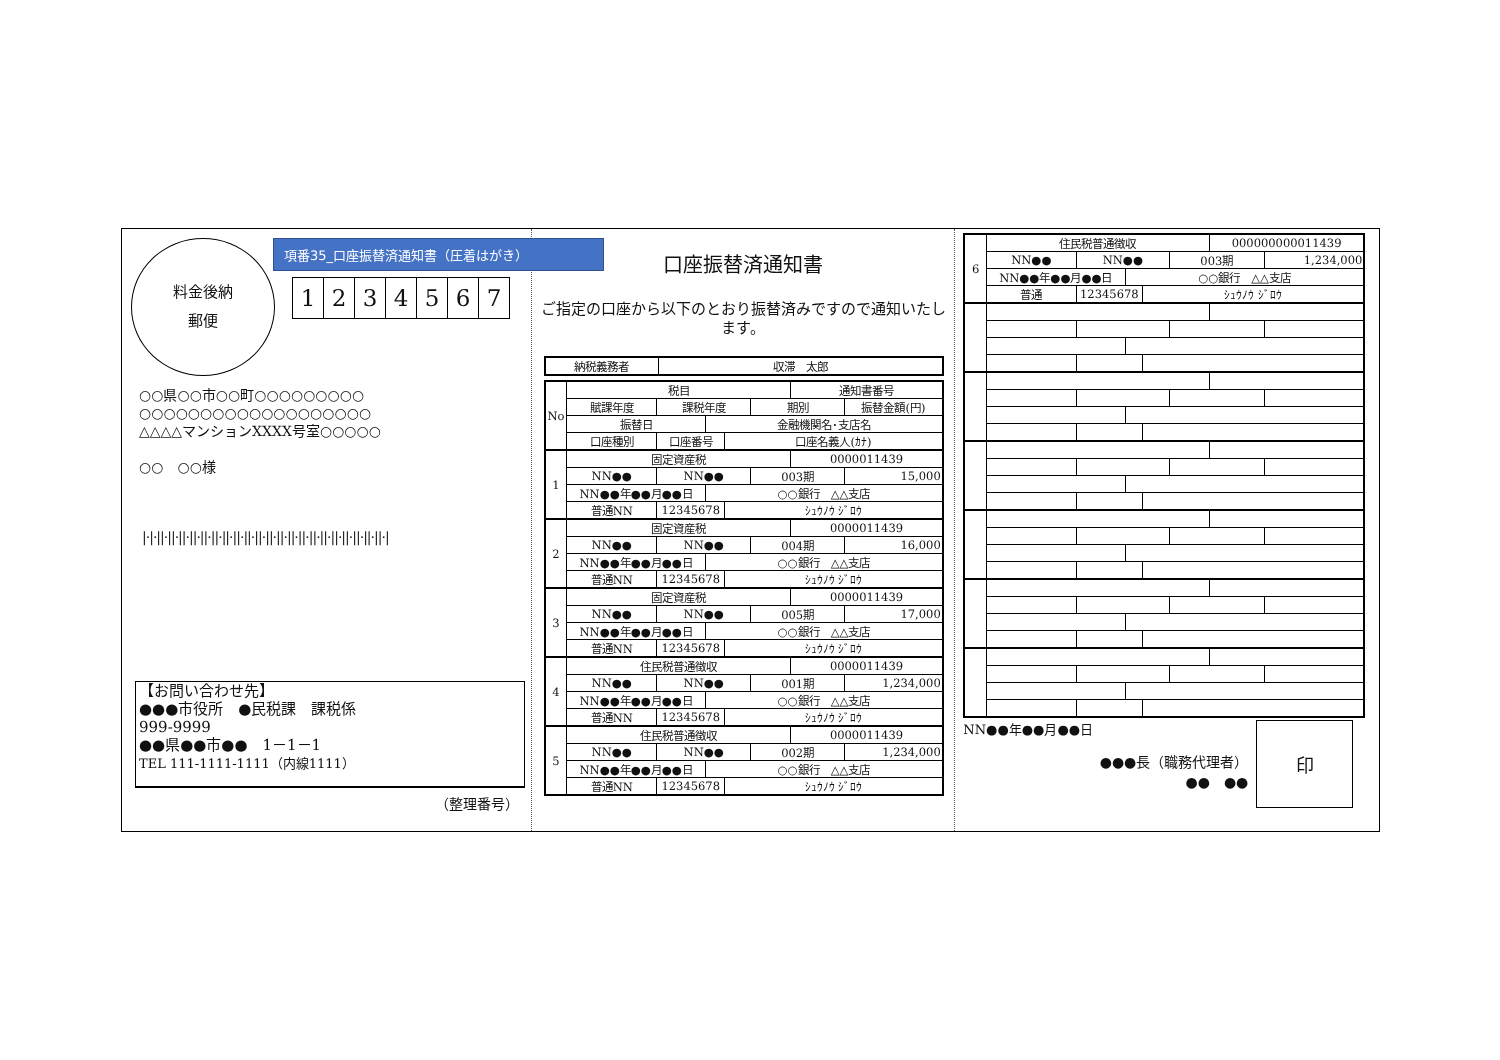料金後納
郵便
項番35_口座振替済通知書（圧着はがき）
1234567
○○県○○市○○町○○○○○○○○○
○○○○○○○○○○○○○○○○○○○
△△△△マンションXXXX号室○○○○○
○○　○○様
|·|·||·||·||·||·||·||·||·||·||·||·||·||·||·||·||·||·||·||·||·||·||·|
【お問い合わせ先】
●●●市役所　●民税課　課税係
999-9999
●●県●●市●●　1－1－1
TEL 111-1111-1111（内線1111）
（整理番号）
口座振替済通知書
ご指定の口座から以下のとおり振替済みですので通知いたします。
| 納税義務者 | 収滞 太郎 |
| No | 税目 | | | | | 通知書番号 | |
| --- | --- | --- | --- | --- | --- | --- | --- |
| | 賦課年度 | 課税年度 | | | 期別 | | 振替金額(円) |
| | 振替日 | | 金融機関名･支店名 | | | | |
| | 口座種別 | 口座番号 | | 口座名義人(ｶﾅ) | | | |
| 1 | 固定資産税 | | | | | 0000011439 | |
| | NN●● | NN●● | | | 003期 | | 15,000 |
| | NN●●年●●月●●日 | | ○○銀行 △△支店 | | | | |
| | 普通NN | 12345678 | | ｼｭｳﾉｳ ｼﾞﾛｳ | | | |
| 2 | 固定資産税 | | | | | 0000011439 | |
| | NN●● | NN●● | | | 004期 | | 16,000 |
| | NN●●年●●月●●日 | | ○○銀行 △△支店 | | | | |
| | 普通NN | 12345678 | | ｼｭｳﾉｳ ｼﾞﾛｳ | | | |
| 3 | 固定資産税 | | | | | 0000011439 | |
| | NN●● | NN●● | | | 005期 | | 17,000 |
| | NN●●年●●月●●日 | | ○○銀行 △△支店 | | | | |
| | 普通NN | 12345678 | | ｼｭｳﾉｳ ｼﾞﾛｳ | | | |
| 4 | 住民税普通徴収 | | | | | 0000011439 | |
| | NN●● | NN●● | | | 001期 | | 1,234,000 |
| | NN●●年●●月●●日 | | ○○銀行 △△支店 | | | | |
| | 普通NN | 12345678 | | ｼｭｳﾉｳ ｼﾞﾛｳ | | | |
| 5 | 住民税普通徴収 | | | | | 0000011439 | |
| | NN●● | NN●● | | | 002期 | | 1,234,000 |
| | NN●●年●●月●●日 | | ○○銀行 △△支店 | | | | |
| | 普通NN | 12345678 | | ｼｭｳﾉｳ ｼﾞﾛｳ | | | |
| 6 | 住民税普通徴収 | | | | | 000000000011439 | |
| | NN●● | NN●● | | | 003期 | | 1,234,000 |
| | NN●●年●●月●●日 | | ○○銀行 △△支店 | | | | |
| | 普通 | 12345678 | | ｼｭｳﾉｳ ｼﾞﾛｳ | | | |
NN●●年●●月●●日
●●●長（職務代理者）
●●　●●
印